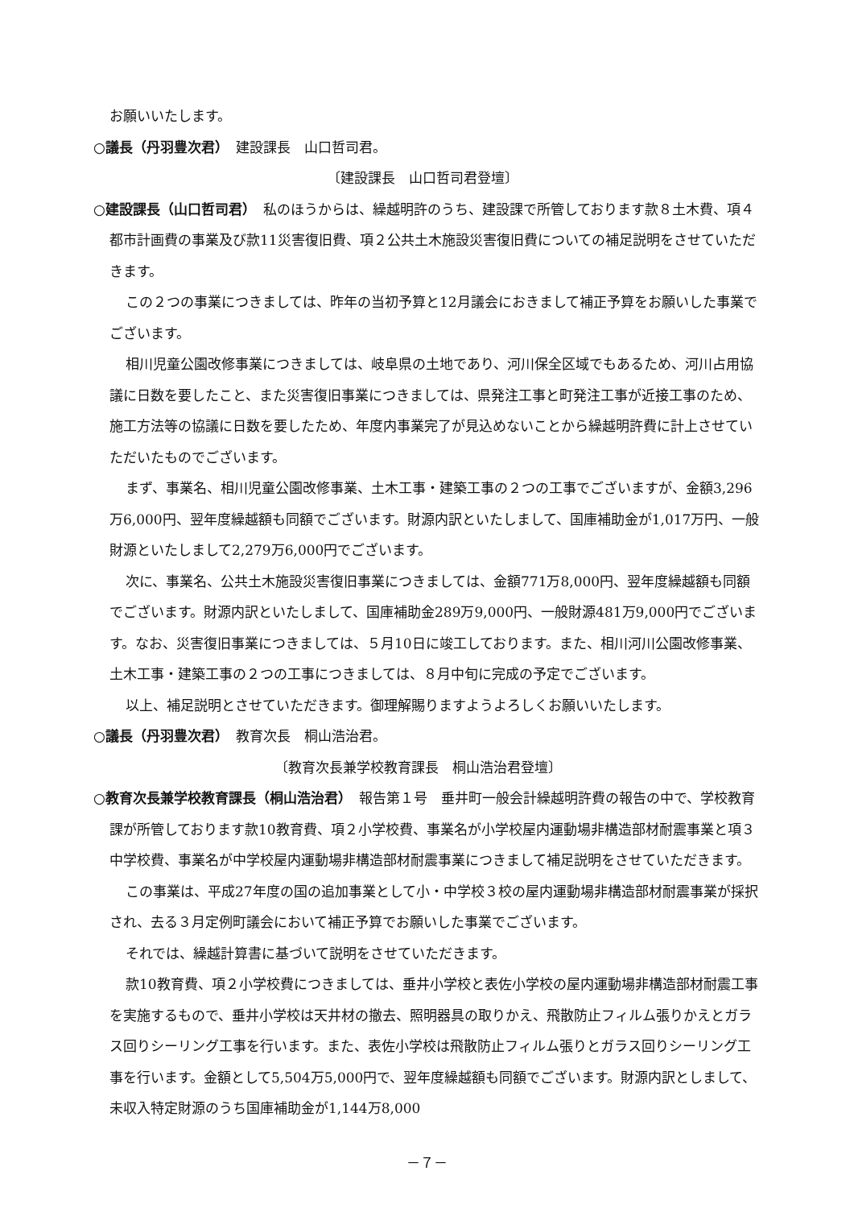お願いいたします。
○議長（丹羽豊次君）　建設課長　山口哲司君。
〔建設課長　山口哲司君登壇〕
○建設課長（山口哲司君）　私のほうからは、繰越明許のうち、建設課で所管しております款８土木費、項４都市計画費の事業及び款11災害復旧費、項２公共土木施設災害復旧費についての補足説明をさせていただきます。
この２つの事業につきましては、昨年の当初予算と12月議会におきまして補正予算をお願いした事業でございます。
相川児童公園改修事業につきましては、岐阜県の土地であり、河川保全区域でもあるため、河川占用協議に日数を要したこと、また災害復旧事業につきましては、県発注工事と町発注工事が近接工事のため、施工方法等の協議に日数を要したため、年度内事業完了が見込めないことから繰越明許費に計上させていただいたものでございます。
まず、事業名、相川児童公園改修事業、土木工事・建築工事の２つの工事でございますが、金額3,296万6,000円、翌年度繰越額も同額でございます。財源内訳といたしまして、国庫補助金が1,017万円、一般財源といたしまして2,279万6,000円でございます。
次に、事業名、公共土木施設災害復旧事業につきましては、金額771万8,000円、翌年度繰越額も同額でございます。財源内訳といたしまして、国庫補助金289万9,000円、一般財源481万9,000円でございます。なお、災害復旧事業につきましては、５月10日に竣工しております。また、相川河川公園改修事業、土木工事・建築工事の２つの工事につきましては、８月中旬に完成の予定でございます。
以上、補足説明とさせていただきます。御理解賜りますようよろしくお願いいたします。
○議長（丹羽豊次君）　教育次長　桐山浩治君。
〔教育次長兼学校教育課長　桐山浩治君登壇〕
○教育次長兼学校教育課長（桐山浩治君）　報告第１号　垂井町一般会計繰越明許費の報告の中で、学校教育課が所管しております款10教育費、項２小学校費、事業名が小学校屋内運動場非構造部材耐震事業と項３中学校費、事業名が中学校屋内運動場非構造部材耐震事業につきまして補足説明をさせていただきます。
この事業は、平成27年度の国の追加事業として小・中学校３校の屋内運動場非構造部材耐震事業が採択され、去る３月定例町議会において補正予算でお願いした事業でございます。
それでは、繰越計算書に基づいて説明をさせていただきます。
款10教育費、項２小学校費につきましては、垂井小学校と表佐小学校の屋内運動場非構造部材耐震工事を実施するもので、垂井小学校は天井材の撤去、照明器具の取りかえ、飛散防止フィルム張りかえとガラス回りシーリング工事を行います。また、表佐小学校は飛散防止フィルム張りとガラス回りシーリング工事を行います。金額として5,504万5,000円で、翌年度繰越額も同額でございます。財源内訳としまして、未収入特定財源のうち国庫補助金が1,144万8,000
－７－